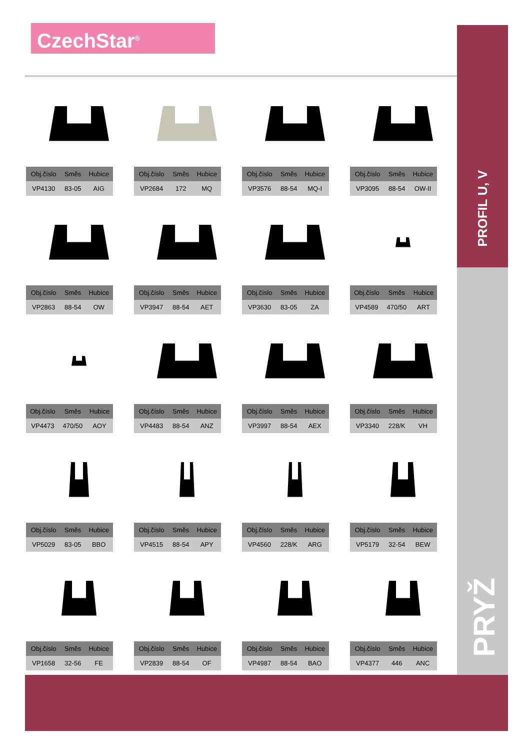CzechStar<sup>®</sup>
PROFIL U, V
PRYŽ
| Obj.číslo | Směs | Hubice |
| --- | --- | --- |
| VP4130 | 83-05 | AIG |
| Obj.číslo | Směs | Hubice |
| --- | --- | --- |
| VP2684 | 172 | MQ |
| Obj.číslo | Směs | Hubice |
| --- | --- | --- |
| VP3576 | 88-54 | MQ-I |
| Obj.číslo | Směs | Hubice |
| --- | --- | --- |
| VP3095 | 88-54 | OW-II |
| Obj.číslo | Směs | Hubice |
| --- | --- | --- |
| VP2863 | 88-54 | OW |
| Obj.číslo | Směs | Hubice |
| --- | --- | --- |
| VP3947 | 88-54 | AET |
| Obj.číslo | Směs | Hubice |
| --- | --- | --- |
| VP3630 | 83-05 | ZA |
| Obj.číslo | Směs | Hubice |
| --- | --- | --- |
| VP4589 | 470/50 | ART |
| Obj.číslo | Směs | Hubice |
| --- | --- | --- |
| VP4473 | 470/50 | AOY |
| Obj.číslo | Směs | Hubice |
| --- | --- | --- |
| VP4483 | 88-54 | ANZ |
| Obj.číslo | Směs | Hubice |
| --- | --- | --- |
| VP3997 | 88-54 | AEX |
| Obj.číslo | Směs | Hubice |
| --- | --- | --- |
| VP3340 | 228/K | VH |
| Obj.číslo | Směs | Hubice |
| --- | --- | --- |
| VP5029 | 83-05 | BBO |
| Obj.číslo | Směs | Hubice |
| --- | --- | --- |
| VP4515 | 88-54 | APY |
| Obj.číslo | Směs | Hubice |
| --- | --- | --- |
| VP4560 | 228/K | ARG |
| Obj.číslo | Směs | Hubice |
| --- | --- | --- |
| VP5179 | 32-54 | BEW |
| Obj.číslo | Směs | Hubice |
| --- | --- | --- |
| VP1658 | 32-56 | FE |
| Obj.číslo | Směs | Hubice |
| --- | --- | --- |
| VP2839 | 88-54 | OF |
| Obj.číslo | Směs | Hubice |
| --- | --- | --- |
| VP4987 | 88-54 | BAO |
| Obj.číslo | Směs | Hubice |
| --- | --- | --- |
| VP4377 | 446 | ANC |